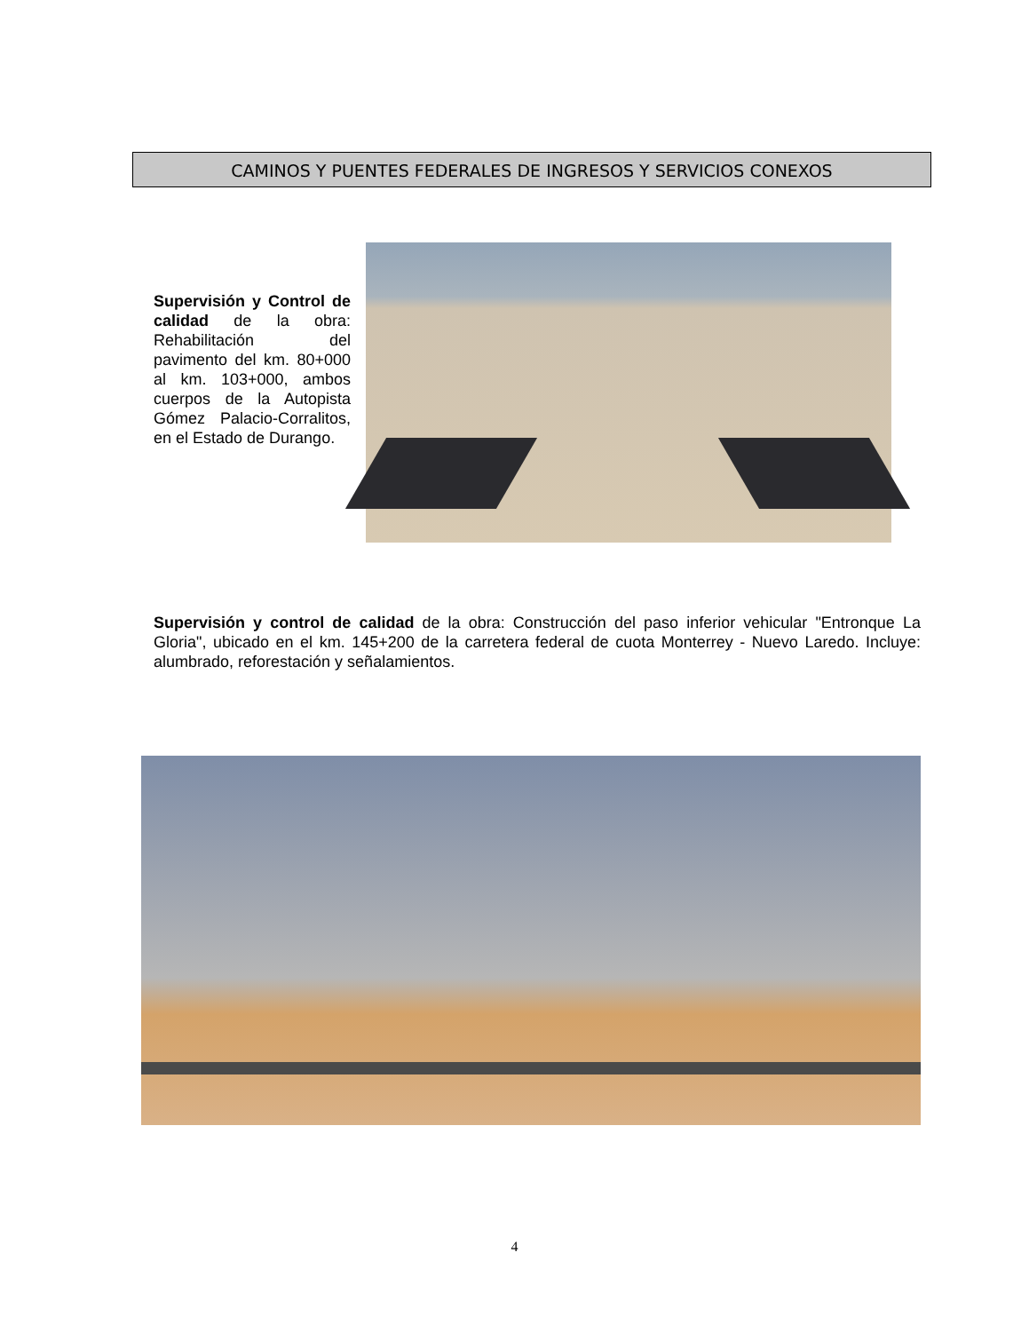CAMINOS Y PUENTES FEDERALES DE INGRESOS Y SERVICIOS CONEXOS
Supervisión y Control de calidad de la obra: Rehabilitación del pavimento del km. 80+000 al km. 103+000, ambos cuerpos de la Autopista Gómez Palacio-Corralitos, en el Estado de Durango.
Supervisión y control de calidad de la obra: Construcción del paso inferior vehicular "Entronque La Gloria", ubicado en el km. 145+200 de la carretera federal de cuota Monterrey - Nuevo Laredo. Incluye: alumbrado, reforestación y señalamientos.
4